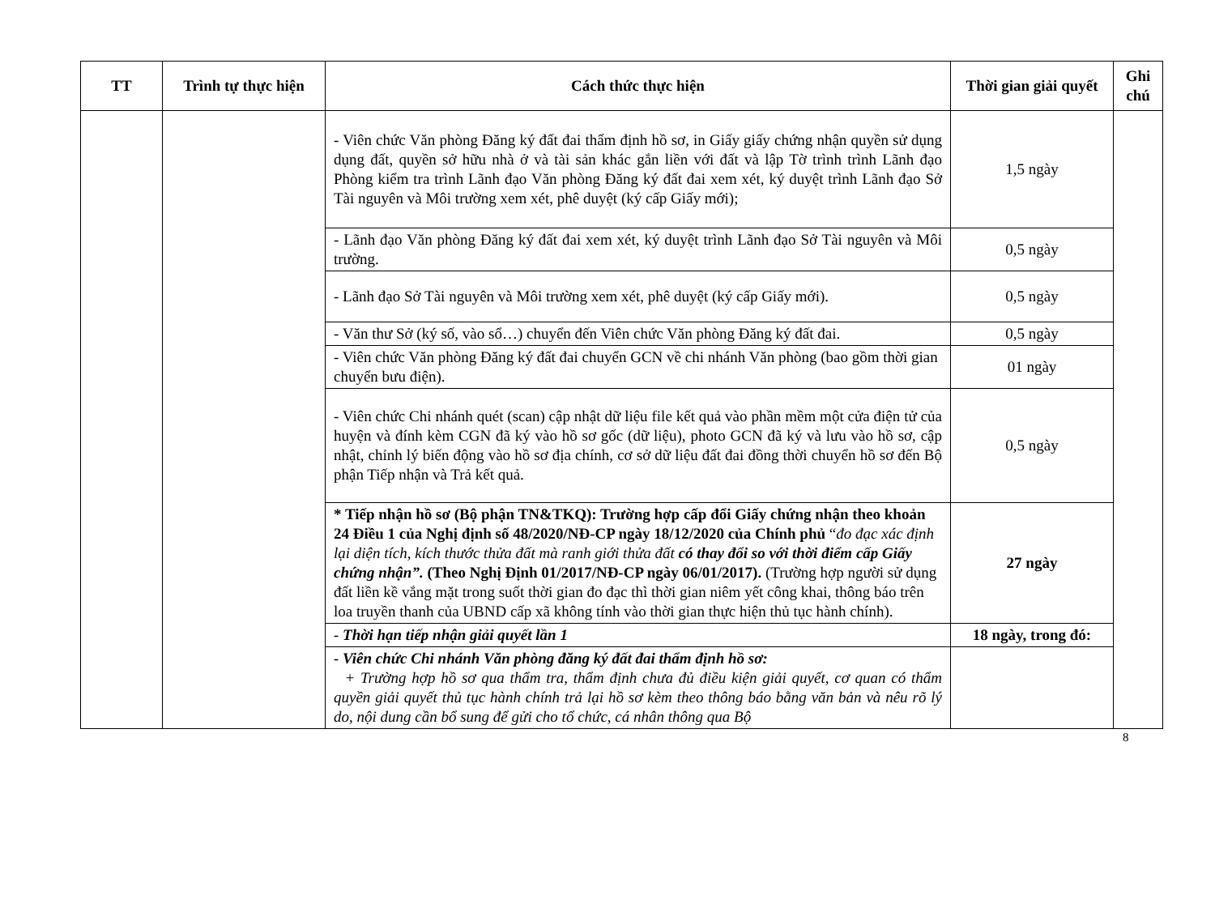| TT | Trình tự thực hiện | Cách thức thực hiện | Thời gian giải quyết | Ghi chú |
| --- | --- | --- | --- | --- |
| | | - Viên chức Văn phòng Đăng ký đất đai thẩm định hồ sơ, in Giấy giấy chứng nhận quyền sử dụng dụng đất, quyền sở hữu nhà ở và tài sản khác gắn liền với đất và lập Tờ trình trình Lãnh đạo Phòng kiểm tra trình Lãnh đạo Văn phòng Đăng ký đất đai xem xét, ký duyệt trình Lãnh đạo Sở Tài nguyên và Môi trường xem xét, phê duyệt (ký cấp Giấy mới); | 1,5 ngày | |
| | | - Lãnh đạo Văn phòng Đăng ký đất đai xem xét, ký duyệt trình Lãnh đạo Sở Tài nguyên và Môi trường. | 0,5 ngày | |
| | | - Lãnh đạo Sở Tài nguyên và Môi trường xem xét, phê duyệt (ký cấp Giấy mới). | 0,5 ngày | |
| | | - Văn thư Sở (ký số, vào sổ…) chuyển đến Viên chức Văn phòng Đăng ký đất đai. | 0,5 ngày | |
| | | - Viên chức Văn phòng Đăng ký đất đai chuyển GCN về chi nhánh Văn phòng (bao gồm thời gian chuyển bưu điện). | 01 ngày | |
| | | - Viên chức Chi nhánh quét (scan) cập nhật dữ liệu file kết quả vào phần mềm một cửa điện tử của huyện và đính kèm CGN đã ký vào hồ sơ gốc (dữ liệu), photo GCN đã ký và lưu vào hồ sơ, cập nhật, chỉnh lý biến động vào hồ sơ địa chính, cơ sở dữ liệu đất đai đồng thời chuyển hồ sơ đến Bộ phận Tiếp nhận và Trả kết quả. | 0,5 ngày | |
| | | * Tiếp nhận hồ sơ (Bộ phận TN&TKQ): Trường hợp cấp đổi Giấy chứng nhận theo khoản 24 Điều 1 của Nghị định số 48/2020/NĐ-CP ngày 18/12/2020 của Chính phủ “ đo đạc xác định lại diện tích, kích thước thửa đất mà ranh giới thửa đất có thay đổi so với thời điểm cấp Giấy chứng nhận”. (Theo Nghị Định 01/2017/NĐ-CP ngày 06/01/2017). (Trường hợp người sử dụng đất liền kề vắng mặt trong suốt thời gian đo đạc thì thời gian niêm yết công khai, thông báo trên loa truyền thanh của UBND cấp xã không tính vào thời gian thực hiện thủ tục hành chính). | 27 ngày | |
| | | - Thời hạn tiếp nhận giải quyết lần 1 | 18 ngày, trong đó: | |
| | | - Viên chức Chi nhánh Văn phòng đăng ký đất đai thẩm định hồ sơ: + Trường hợp hồ sơ qua thẩm tra, thẩm định chưa đủ điều kiện giải quyết, cơ quan có thẩm quyền giải quyết thủ tục hành chính trả lại hồ sơ kèm theo thông báo bằng văn bản và nêu rõ lý do, nội dung cần bổ sung để gửi cho tổ chức, cá nhân thông qua Bộ | | |
8